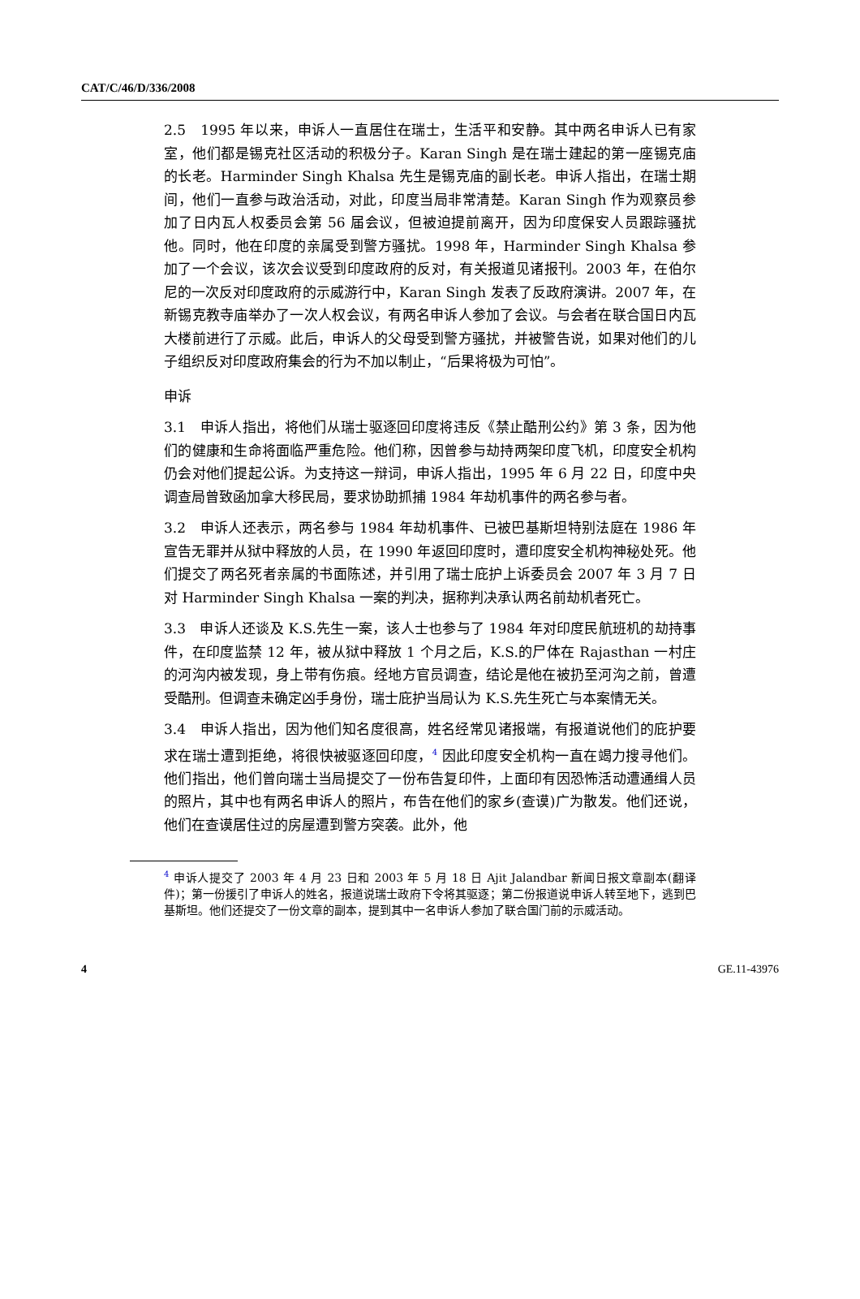CAT/C/46/D/336/2008
2.5　1995 年以来，申诉人一直居住在瑞士，生活平和安静。其中两名申诉人已有家室，他们都是锡克社区活动的积极分子。Karan Singh 是在瑞士建起的第一座锡克庙的长老。Harminder Singh Khalsa 先生是锡克庙的副长老。申诉人指出，在瑞士期间，他们一直参与政治活动，对此，印度当局非常清楚。Karan Singh 作为观察员参加了日内瓦人权委员会第 56 届会议，但被迫提前离开，因为印度保安人员跟踪骚扰他。同时，他在印度的亲属受到警方骚扰。1998 年，Harminder Singh Khalsa 参加了一个会议，该次会议受到印度政府的反对，有关报道见诸报刊。2003 年，在伯尔尼的一次反对印度政府的示威游行中，Karan Singh 发表了反政府演讲。2007 年，在新锡克教寺庙举办了一次人权会议，有两名申诉人参加了会议。与会者在联合国日内瓦大楼前进行了示威。此后，申诉人的父母受到警方骚扰，并被警告说，如果对他们的儿子组织反对印度政府集会的行为不加以制止，“后果将极为可怕”。
申诉
3.1　申诉人指出，将他们从瑞士驱逐回印度将违反《禁止酷刑公约》第 3 条，因为他们的健康和生命将面临严重危险。他们称，因曾参与劫持两架印度飞机，印度安全机构仍会对他们提起公诉。为支持这一辩词，申诉人指出，1995 年 6 月 22 日，印度中央调查局曾致函加拿大移民局，要求协助抓捕 1984 年劫机事件的两名参与者。
3.2　申诉人还表示，两名参与 1984 年劫机事件、已被巴基斯坦特别法庭在 1986 年宣告无罪并从狱中释放的人员，在 1990 年返回印度时，遭印度安全机构神秘处死。他们提交了两名死者亲属的书面陈述，并引用了瑞士庇护上诉委员会 2007 年 3 月 7 日对 Harminder Singh Khalsa 一案的判决，据称判决承认两名前劫机者死亡。
3.3　申诉人还谈及 K.S.先生一案，该人士也参与了 1984 年对印度民航班机的劫持事件，在印度监禁 12 年，被从狱中释放 1 个月之后，K.S.的尸体在 Rajasthan 一村庄的河沟内被发现，身上带有伤痕。经地方官员调查，结论是他在被扔至河沟之前，曾遭受酷刑。但调查未确定凶手身份，瑞士庇护当局认为 K.S.先生死亡与本案情无关。
3.4　申诉人指出，因为他们知名度很高，姓名经常见诸报端，有报道说他们的庇护要求在瑞士遭到拒绝，将很快被驱逐回印度，<sup>4</sup> 因此印度安全机构一直在竭力搜寻他们。他们指出，他们曾向瑞士当局提交了一份布告复印件，上面印有因恐怖活动遭通缉人员的照片，其中也有两名申诉人的照片，布告在他们的家乡(查谟)广为散发。他们还说，他们在查谟居住过的房屋遭到警方突袭。此外，他
<sup>4</sup> 申诉人提交了 2003 年 4 月 23 日和 2003 年 5 月 18 日 Ajit Jalandbar 新闻日报文章副本(翻译件)；第一份援引了申诉人的姓名，报道说瑞士政府下令将其驱逐；第二份报道说申诉人转至地下，逃到巴基斯坦。他们还提交了一份文章的副本，提到其中一名申诉人参加了联合国门前的示威活动。
4 GE.11-43976